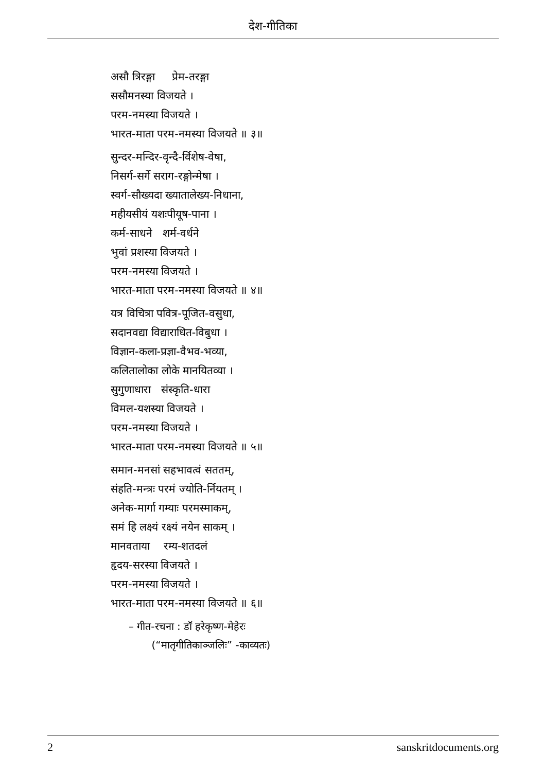देश-गीतिका
असौ त्रिरङ्गा प्रेम-तरङ्गा
ससौमनस्या विजयते ।
परम-नमस्या विजयते ।
भारत-माता परम-नमस्या विजयते ॥ ३॥
सुन्दर-मन्दिर-वृन्दै-र्विशेष-वेषा,
निसर्ग-सर्गे सराग-रङ्गोन्मेषा ।
स्वर्ग-सौख्यदा ख्यातालेख्य-निधाना,
महीयसीयं यशःपीयूष-पाना ।
कर्म-साधने शर्म-वर्धने
भुवां प्रशस्या विजयते ।
परम-नमस्या विजयते ।
भारत-माता परम-नमस्या विजयते ॥ ४॥
यत्र विचित्रा पवित्र-पूजित-वसुधा,
सदानवद्या विद्याराधित-विबुधा ।
विज्ञान-कला-प्रज्ञा-वैभव-भव्या,
कलितालोका लोके मानयितव्या ।
सुगुणाधारा संस्कृति-धारा
विमल-यशस्या विजयते ।
परम-नमस्या विजयते ।
भारत-माता परम-नमस्या विजयते ॥ ५॥
समान-मनसां सहभावत्वं सततम्,
संहति-मन्त्रः परमं ज्योति-र्नियतम् ।
अनेक-मार्गा गम्याः परमस्माकम्,
समं हि लक्ष्यं रक्ष्यं नयेन साकम् ।
मानवताया रम्य-शतदलं
हृदय-सरस्या विजयते ।
परम-नमस्या विजयते ।
भारत-माता परम-नमस्या विजयते ॥ ६॥
– गीत-रचना : डॉ हरेकृष्ण-मेहेरः
(“मातृगीतिकाञ्जलिः” -काव्यतः)
2 sanskritdocuments.org